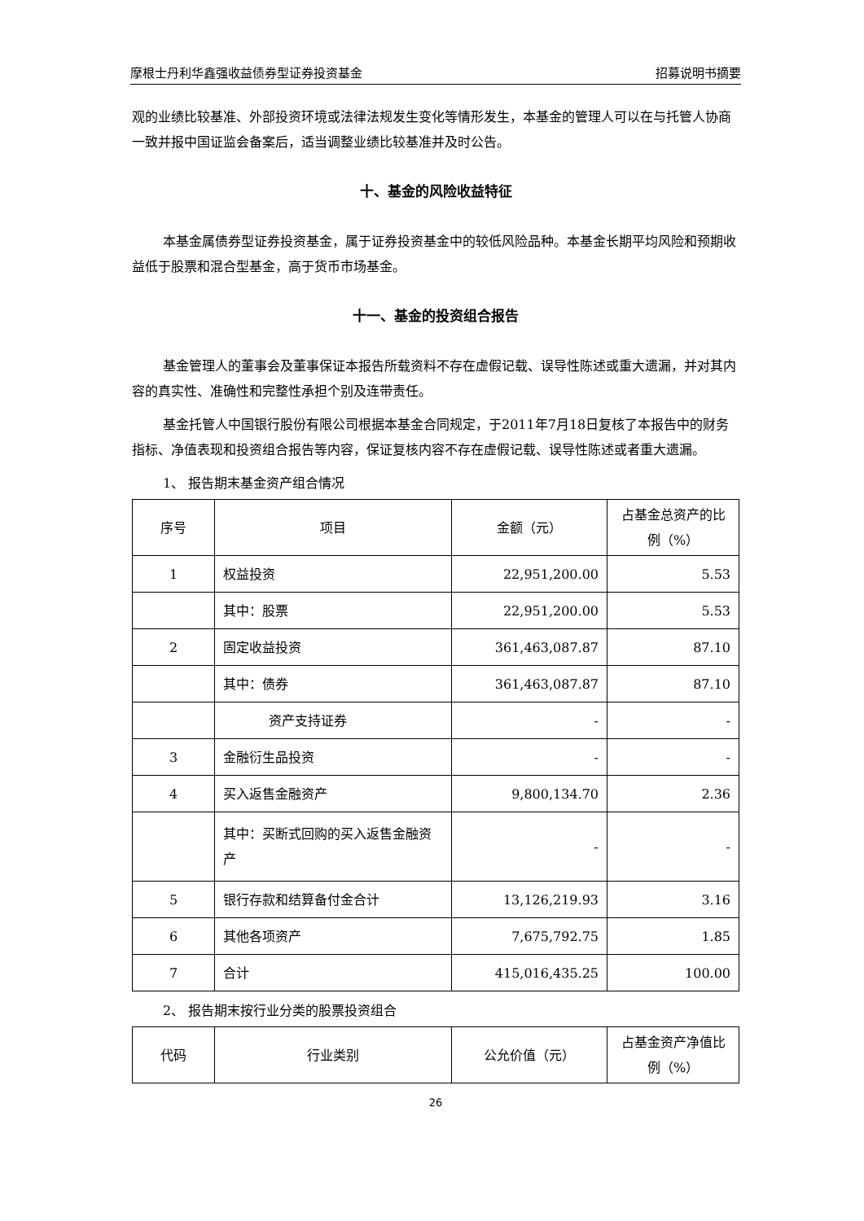摩根士丹利华鑫强收益债券型证券投资基金 招募说明书摘要
观的业绩比较基准、外部投资环境或法律法规发生变化等情形发生，本基金的管理人可以在与托管人协商一致并报中国证监会备案后，适当调整业绩比较基准并及时公告。
十、基金的风险收益特征
本基金属债券型证券投资基金，属于证券投资基金中的较低风险品种。本基金长期平均风险和预期收益低于股票和混合型基金，高于货币市场基金。
十一、基金的投资组合报告
基金管理人的董事会及董事保证本报告所载资料不存在虚假记载、误导性陈述或重大遗漏，并对其内容的真实性、准确性和完整性承担个别及连带责任。
基金托管人中国银行股份有限公司根据本基金合同规定，于2011年7月18日复核了本报告中的财务指标、净值表现和投资组合报告等内容，保证复核内容不存在虚假记载、误导性陈述或者重大遗漏。
1、 报告期末基金资产组合情况
| 序号 | 项目 | 金额（元） | 占基金总资产的比例（%） |
| --- | --- | --- | --- |
| 1 | 权益投资 | 22,951,200.00 | 5.53 |
| | 其中：股票 | 22,951,200.00 | 5.53 |
| 2 | 固定收益投资 | 361,463,087.87 | 87.10 |
| | 其中：债券 | 361,463,087.87 | 87.10 |
| | 资产支持证券 | - | - |
| 3 | 金融衍生品投资 | - | - |
| 4 | 买入返售金融资产 | 9,800,134.70 | 2.36 |
| | 其中：买断式回购的买入返售金融资产 | - | - |
| 5 | 银行存款和结算备付金合计 | 13,126,219.93 | 3.16 |
| 6 | 其他各项资产 | 7,675,792.75 | 1.85 |
| 7 | 合计 | 415,016,435.25 | 100.00 |
2、 报告期末按行业分类的股票投资组合
| 代码 | 行业类别 | 公允价值（元） | 占基金资产净值比例（%） |
| --- | --- | --- | --- |
26